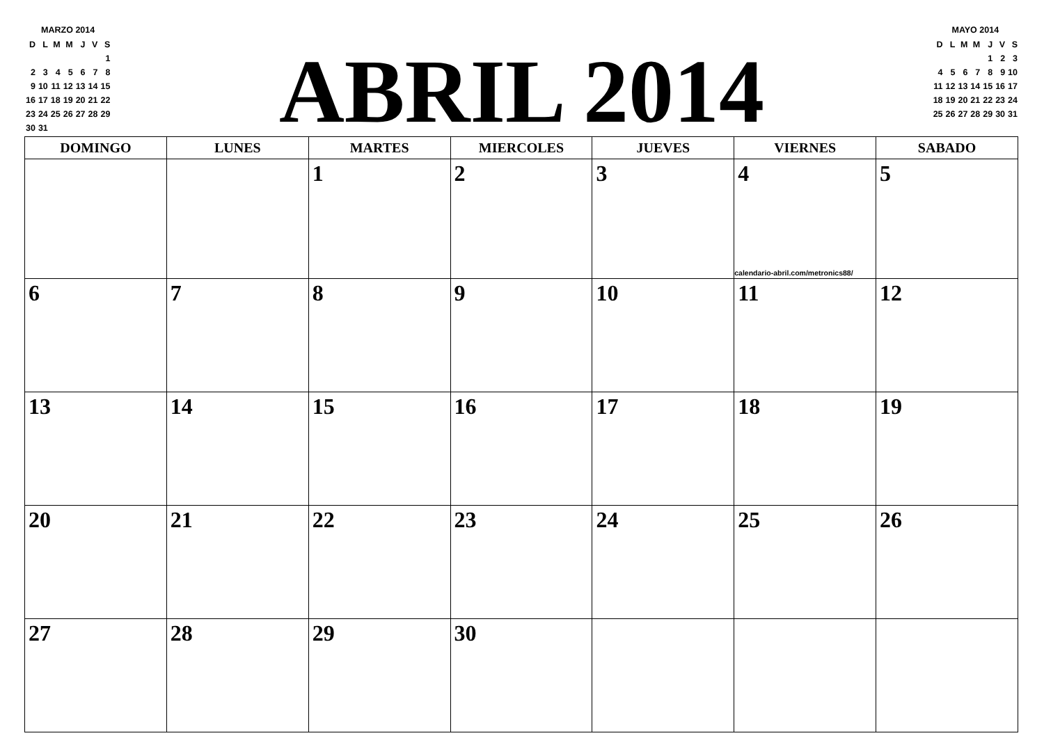MARZO 2014
| D | L | M | M | J | V | S |
| | | | | | | 1 |
| 2 | 3 | 4 | 5 | 6 | 7 | 8 |
| 9 | 10 | 11 | 12 | 13 | 14 | 15 |
| 16 | 17 | 18 | 19 | 20 | 21 | 22 |
| 23 | 24 | 25 | 26 | 27 | 28 | 29 |
| 30 | 31 | | | | | |
ABRIL 2014
MAYO 2014
| D | L | M | M | J | V | S |
| | | | | 1 | 2 | 3 |
| 4 | 5 | 6 | 7 | 8 | 9 | 10 |
| 11 | 12 | 13 | 14 | 15 | 16 | 17 |
| 18 | 19 | 20 | 21 | 22 | 23 | 24 |
| 25 | 26 | 27 | 28 | 29 | 30 | 31 |
| DOMINGO | LUNES | MARTES | MIERCOLES | JUEVES | VIERNES | SABADO |
| --- | --- | --- | --- | --- | --- | --- |
| | | 1 | 2 | 3 | 4 calendario-abril.com/metronics88/ | 5 |
| 6 | 7 | 8 | 9 | 10 | 11 | 12 |
| 13 | 14 | 15 | 16 | 17 | 18 | 19 |
| 20 | 21 | 22 | 23 | 24 | 25 | 26 |
| 27 | 28 | 29 | 30 | | | |